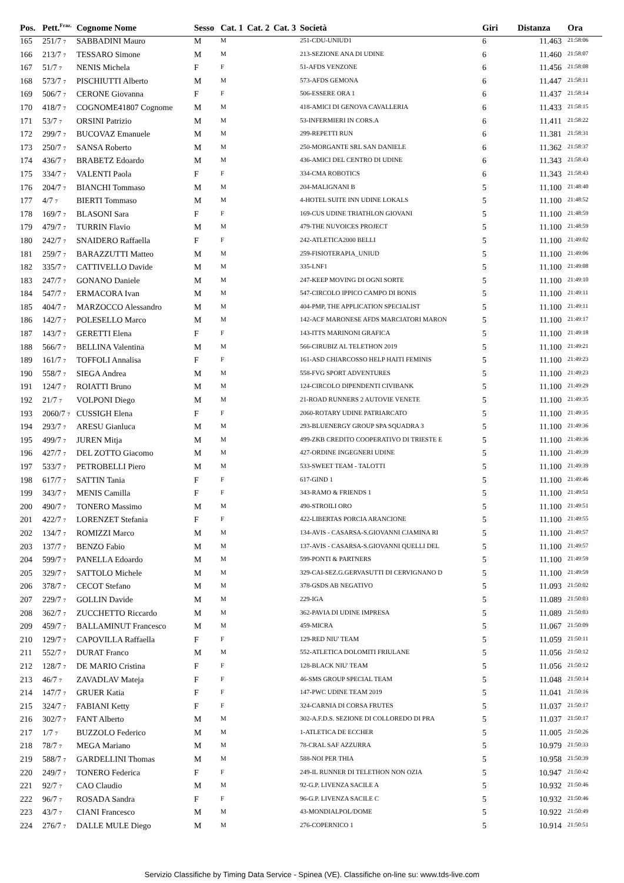| Pos. | Pett.<sup>Fraz.</sup> | Cognome Nome | Sesso | Cat. 1 | Cat. 2 | Cat. 3 | Società | Giri | Distanza | Ora |
| --- | --- | --- | --- | --- | --- | --- | --- | --- | --- | --- |
| 165 | 251/7 7 | SABBADINI Mauro | M | M | | | 251-CDU-UNIUD1 | 6 | 11.463 | 21:58:06 |
| 166 | 213/7 7 | TESSARO Simone | M | M | | | 213-SEZIONE ANA DI UDINE | 6 | 11.460 | 21:58:07 |
| 167 | 51/7 7 | NENIS Michela | F | F | | | 51-AFDS VENZONE | 6 | 11.456 | 21:58:08 |
| 168 | 573/7 7 | PISCHIUTTI Alberto | M | M | | | 573-AFDS GEMONA | 6 | 11.447 | 21:58:11 |
| 169 | 506/7 7 | CERONE Giovanna | F | F | | | 506-ESSERE ORA 1 | 6 | 11.437 | 21:58:14 |
| 170 | 418/7 7 | COGNOME41807 Cognome | M | M | | | 418-AMICI DI GENOVA CAVALLERIA | 6 | 11.433 | 21:58:15 |
| 171 | 53/7 7 | ORSINI Patrizio | M | M | | | 53-INFERMIERI IN CORS.A | 6 | 11.411 | 21:58:22 |
| 172 | 299/7 7 | BUCOVAZ Emanuele | M | M | | | 299-REPETTI RUN | 6 | 11.381 | 21:58:31 |
| 173 | 250/7 7 | SANSA Roberto | M | M | | | 250-MORGANTE SRL SAN DANIELE | 6 | 11.362 | 21:58:37 |
| 174 | 436/7 7 | BRABETZ Edoardo | M | M | | | 436-AMICI DEL CENTRO DI UDINE | 6 | 11.343 | 21:58:43 |
| 175 | 334/7 7 | VALENTI Paola | F | F | | | 334-CMA ROBOTICS | 6 | 11.343 | 21:58:43 |
| 176 | 204/7 7 | BIANCHI Tommaso | M | M | | | 204-MALIGNANI B | 5 | 11.100 | 21:48:40 |
| 177 | 4/7 7 | BIERTI Tommaso | M | M | | | 4-HOTEL SUITE INN UDINE LOKALS | 5 | 11.100 | 21:48:52 |
| 178 | 169/7 7 | BLASONI Sara | F | F | | | 169-CUS UDINE TRIATHLON GIOVANI | 5 | 11.100 | 21:48:59 |
| 179 | 479/7 7 | TURRIN Flavio | M | M | | | 479-THE NUVOICES PROJECT | 5 | 11.100 | 21:48:59 |
| 180 | 242/7 7 | SNAIDERO Raffaella | F | F | | | 242-ATLETICA2000 BELLI | 5 | 11.100 | 21:49:02 |
| 181 | 259/7 7 | BARAZZUTTI Matteo | M | M | | | 259-FISIOTERAPIA_UNIUD | 5 | 11.100 | 21:49:06 |
| 182 | 335/7 7 | CATTIVELLO Davide | M | M | | | 335-LNF1 | 5 | 11.100 | 21:49:08 |
| 183 | 247/7 7 | GONANO Daniele | M | M | | | 247-KEEP MOVING DI OGNI SORTE | 5 | 11.100 | 21:49:10 |
| 184 | 547/7 7 | ERMACORA Ivan | M | M | | | 547-CIRCOLO IPPICO CAMPO DI BONIS | 5 | 11.100 | 21:49:11 |
| 185 | 404/7 7 | MARZOCCO Alessandro | M | M | | | 404-PMP, THE APPLICATION SPECIALIST | 5 | 11.100 | 21:49:11 |
| 186 | 142/7 7 | POLESELLO Marco | M | M | | | 142-ACF MARONESE AFDS MARCIATORI MARON | 5 | 11.100 | 21:49:17 |
| 187 | 143/7 7 | GERETTI Elena | F | F | | | 143-ITTS MARINONI GRAFICA | 5 | 11.100 | 21:49:18 |
| 188 | 566/7 7 | BELLINA Valentina | M | M | | | 566-CIRUBIZ AL TELETHON 2019 | 5 | 11.100 | 21:49:21 |
| 189 | 161/7 7 | TOFFOLI Annalisa | F | F | | | 161-ASD CHIARCOSSO HELP HAITI FEMINIS | 5 | 11.100 | 21:49:23 |
| 190 | 558/7 7 | SIEGA Andrea | M | M | | | 558-FVG SPORT ADVENTURES | 5 | 11.100 | 21:49:23 |
| 191 | 124/7 7 | ROIATTI Bruno | M | M | | | 124-CIRCOLO DIPENDENTI CIVIBANK | 5 | 11.100 | 21:49:29 |
| 192 | 21/7 7 | VOLPONI Diego | M | M | | | 21-ROAD RUNNERS 2 AUTOVIE VENETE | 5 | 11.100 | 21:49:35 |
| 193 | 2060/7 7 | CUSSIGH Elena | F | F | | | 2060-ROTARY UDINE PATRIARCATO | 5 | 11.100 | 21:49:35 |
| 194 | 293/7 7 | ARESU Gianluca | M | M | | | 293-BLUENERGY GROUP SPA SQUADRA 3 | 5 | 11.100 | 21:49:36 |
| 195 | 499/7 7 | JUREN Mitja | M | M | | | 499-ZKB CREDITO COOPERATIVO DI TRIESTE E | 5 | 11.100 | 21:49:36 |
| 196 | 427/7 7 | DEL ZOTTO Giacomo | M | M | | | 427-ORDINE INGEGNERI UDINE | 5 | 11.100 | 21:49:39 |
| 197 | 533/7 7 | PETROBELLI Piero | M | M | | | 533-SWEET TEAM - TALOTTI | 5 | 11.100 | 21:49:39 |
| 198 | 617/7 7 | SATTIN Tania | F | F | | | 617-GIND 1 | 5 | 11.100 | 21:49:46 |
| 199 | 343/7 7 | MENIS Camilla | F | F | | | 343-RAMO & FRIENDS 1 | 5 | 11.100 | 21:49:51 |
| 200 | 490/7 7 | TONERO Massimo | M | M | | | 490-STROILI ORO | 5 | 11.100 | 21:49:51 |
| 201 | 422/7 7 | LORENZET Stefania | F | F | | | 422-LIBERTAS PORCIA ARANCIONE | 5 | 11.100 | 21:49:55 |
| 202 | 134/7 7 | ROMIZZI Marco | M | M | | | 134-AVIS - CASARSA-S.GIOVANNI CJAMINA RI | 5 | 11.100 | 21:49:57 |
| 203 | 137/7 7 | BENZO Fabio | M | M | | | 137-AVIS - CASARSA-S.GIOVANNI QUELLI DEL | 5 | 11.100 | 21:49:57 |
| 204 | 599/7 7 | PANELLA Edoardo | M | M | | | 599-PONTI & PARTNERS | 5 | 11.100 | 21:49:59 |
| 205 | 329/7 7 | SATTOLO Michele | M | M | | | 329-CAI-SEZ.G.GERVASUTTI DI CERVIGNANO D | 5 | 11.100 | 21:49:59 |
| 206 | 378/7 7 | CECOT Stefano | M | M | | | 378-GSDS AB NEGATIVO | 5 | 11.093 | 21:50:02 |
| 207 | 229/7 7 | GOLLIN Davide | M | M | | | 229-IGA | 5 | 11.089 | 21:50:03 |
| 208 | 362/7 7 | ZUCCHETTO Riccardo | M | M | | | 362-PAVIA DI UDINE IMPRESA | 5 | 11.089 | 21:50:03 |
| 209 | 459/7 7 | BALLAMINUT Francesco | M | M | | | 459-MICRA | 5 | 11.067 | 21:50:09 |
| 210 | 129/7 7 | CAPOVILLA Raffaella | F | F | | | 129-RED NIU' TEAM | 5 | 11.059 | 21:50:11 |
| 211 | 552/7 7 | DURAT Franco | M | M | | | 552-ATLETICA DOLOMITI FRIULANE | 5 | 11.056 | 21:50:12 |
| 212 | 128/7 7 | DE MARIO Cristina | F | F | | | 128-BLACK NIU' TEAM | 5 | 11.056 | 21:50:12 |
| 213 | 46/7 7 | ZAVADLAV Mateja | F | F | | | 46-SMS GROUP SPECIAL TEAM | 5 | 11.048 | 21:50:14 |
| 214 | 147/7 7 | GRUER Katia | F | F | | | 147-PWC UDINE TEAM 2019 | 5 | 11.041 | 21:50:16 |
| 215 | 324/7 7 | FABIANI Ketty | F | F | | | 324-CARNIA DI CORSA FRUTES | 5 | 11.037 | 21:50:17 |
| 216 | 302/7 7 | FANT Alberto | M | M | | | 302-A.F.D.S. SEZIONE DI COLLOREDO DI PRA | 5 | 11.037 | 21:50:17 |
| 217 | 1/7 7 | BUZZOLO Federico | M | M | | | 1-ATLETICA DE ECCHER | 5 | 11.005 | 21:50:26 |
| 218 | 78/7 7 | MEGA Mariano | M | M | | | 78-CRAL SAF AZZURRA | 5 | 10.979 | 21:50:33 |
| 219 | 588/7 7 | GARDELLINI Thomas | M | M | | | 588-NOI PER THIA | 5 | 10.958 | 21:50:39 |
| 220 | 249/7 7 | TONERO Federica | F | F | | | 249-IL RUNNER DI TELETHON NON OZIA | 5 | 10.947 | 21:50:42 |
| 221 | 92/7 7 | CAO Claudio | M | M | | | 92-G.P. LIVENZA SACILE A | 5 | 10.932 | 21:50:46 |
| 222 | 96/7 7 | ROSADA Sandra | F | F | | | 96-G.P. LIVENZA SACILE C | 5 | 10.932 | 21:50:46 |
| 223 | 43/7 7 | CIANI Francesco | M | M | | | 43-MONDIALPOL/DOME | 5 | 10.922 | 21:50:49 |
| 224 | 276/7 7 | DALLE MULE Diego | M | M | | | 276-COPERNICO 1 | 5 | 10.914 | 21:50:51 |
Servizio Classifiche by Timing Data Service - Spinea (VE). Classifiche on-line su: www.tds-live.com